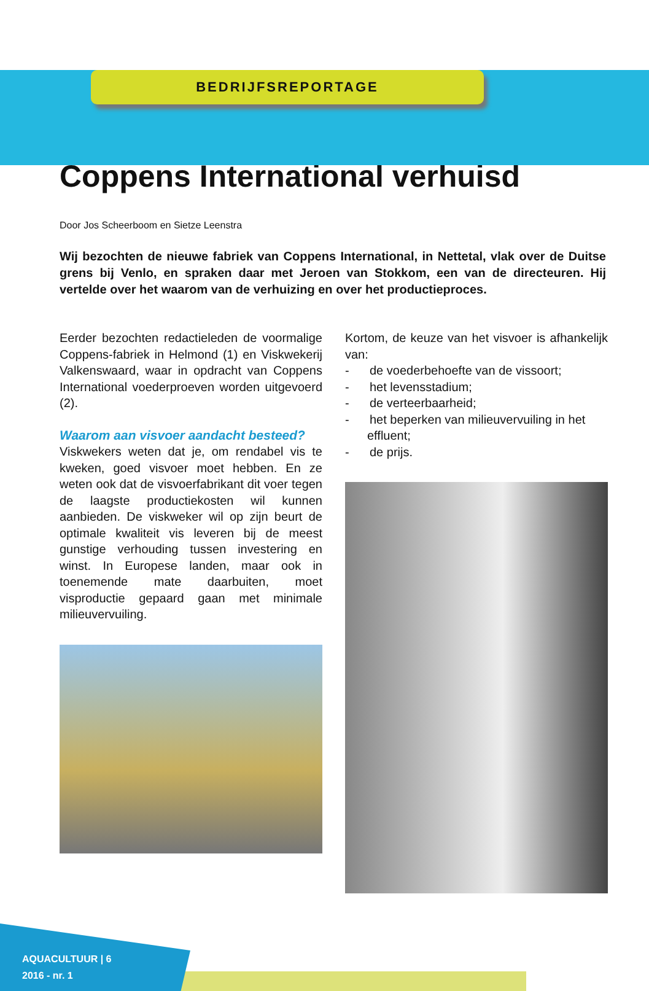BEDRIJFSREPORTAGE
Coppens International verhuisd
Door Jos Scheerboom en Sietze Leenstra
Wij bezochten de nieuwe fabriek van Coppens International, in Nettetal, vlak over de Duitse grens bij Venlo, en spraken daar met Jeroen van Stokkom, een van de directeuren. Hij vertelde over het waarom van de verhuizing en over het productieproces.
Eerder bezochten redactieleden de voormalige Coppens-fabriek in Helmond (1) en Viskwekerij Valkenswaard, waar in opdracht van Coppens International voederproeven worden uitgevoerd (2).
Waarom aan visvoer aandacht besteed?
Viskwekers weten dat je, om rendabel vis te kweken, goed visvoer moet hebben. En ze weten ook dat de visvoerfabrikant dit voer tegen de laagste productiekosten wil kunnen aanbieden. De viskweker wil op zijn beurt de optimale kwaliteit vis leveren bij de meest gunstige verhouding tussen investering en winst. In Europese landen, maar ook in toenemende mate daarbuiten, moet visproductie gepaard gaan met minimale milieuvervuiling.
Kortom, de keuze van het visvoer is afhankelijk van:
- de voederbehoefte van de vissoort;
- het levensstadium;
- de verteerbaarheid;
- het beperken van milieuvervuiling in het effluent;
- de prijs.
AQUACULTUUR | 6
2016 - nr. 1